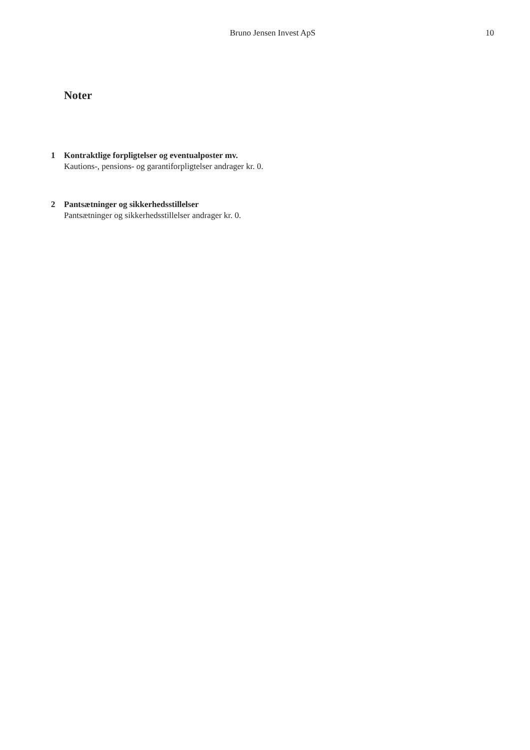Bruno Jensen Invest ApS 10
Noter
1 Kontraktlige forpligtelser og eventualposter mv.
Kautions-, pensions- og garantiforpligtelser andrager kr. 0.
2 Pantsætninger og sikkerhedsstillelser
Pantsætninger og sikkerhedsstillelser andrager kr. 0.